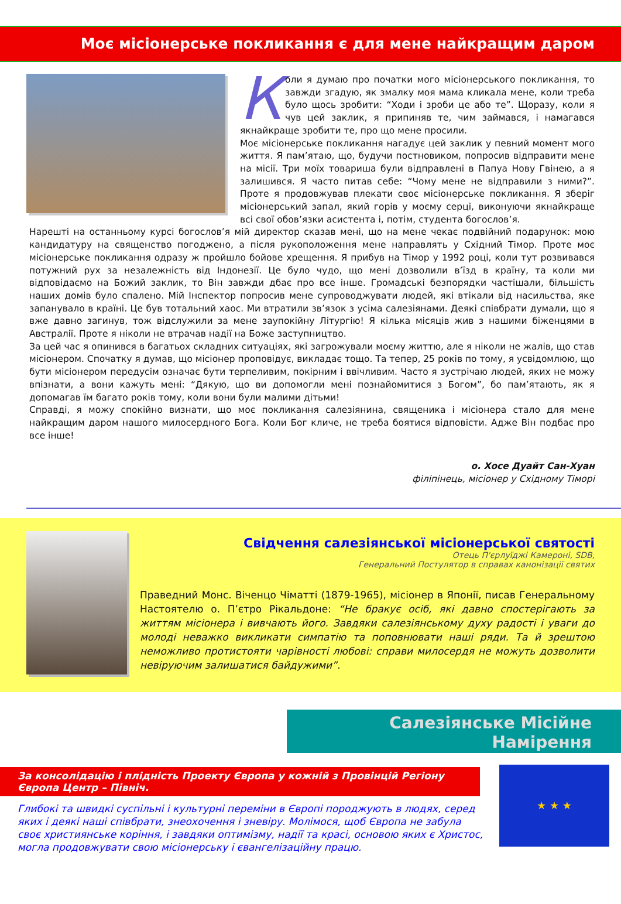Моє місіонерське покликання є для мене найкращим даром
Коли я думаю про початки мого місіонерського покликання, то завжди згадую, як змалку моя мама кликала мене, коли треба було щось зробити: “Ходи і зроби це або те”. Щоразу, коли я чув цей заклик, я припиняв те, чим займався, і намагався якнайкраще зробити те, про що мене просили.
Моє місіонерське покликання нагадує цей заклик у певний момент мого життя. Я пам’ятаю, що, будучи постновиком, попросив відправити мене на місії. Три моїх товариша були відправлені в Папуа Нову Гвінею, а я залишився. Я часто питав себе: “Чому мене не відправили з ними?”. Проте я продовжував плекати своє місіонерське покликання. Я зберіг місіонерський запал, який горів у моєму серці, виконуючи якнайкраще всі свої обов’язки асистента і, потім, студента богослов’я.
Нарешті на останньому курсі богослов’я мій директор сказав мені, що на мене чекає подвійний подарунок: мою кандидатуру на священство погоджено, а після рукоположення мене направлять у Східний Тімор. Проте моє місіонерське покликання одразу ж пройшло бойове хрещення. Я прибув на Тімор у 1992 році, коли тут розвивався потужний рух за незалежність від Індонезії. Це було чудо, що мені дозволили в’їзд в країну, та коли ми відповідаємо на Божий заклик, то Він завжди дбає про все інше. Громадські безпорядки частішали, більшість наших домів було спалено. Мій Інспектор попросив мене супроводжувати людей, які втікали від насильства, яке запанувало в країні. Це був тотальний хаос. Ми втратили зв’язок з усіма салезіянами. Деякі співбрати думали, що я вже давно загинув, тож відслужили за мене заупокійну Літургію! Я кілька місяців жив з нашими біженцями в Австралії. Проте я ніколи не втрачав надії на Боже заступництво.
За цей час я опинився в багатьох складних ситуаціях, які загрожували моєму життю, але я ніколи не жалів, що став місіонером. Спочатку я думав, що місіонер проповідує, викладає тощо. Та тепер, 25 років по тому, я усвідомлюю, що бути місіонером передусім означає бути терпеливим, покірним і ввічливим. Часто я зустрічаю людей, яких не можу впізнати, а вони кажуть мені: “Дякую, що ви допомогли мені познайомитися з Богом”, бо пам’ятають, як я допомагав їм багато років тому, коли вони були малими дітьми!
Справді, я можу спокійно визнати, що моє покликання салезіянина, священика і місіонера стало для мене найкращим даром нашого милосердного Бога. Коли Бог кличе, не треба боятися відповісти. Адже Він подбає про все інше!
о. Хосе Дуайт Сан-Хуан
філіпінець, місіонер у Східному Тіморі
Свідчення салезіянської місіонерської святості
Отець П'єрлуїджі Камероні, SDB,
Генеральний Постулятор в справах канонізації святих
Праведний Монс. Віченцо Чіматті (1879-1965), місіонер в Японії, писав Генеральному Настоятелю о. П’єтро Рікальдоне: “Не бракує осіб, які давно спостерігають за життям місіонера і вивчають його. Завдяки салезіянському духу радості і уваги до молоді неважко викликати симпатію та поповнювати наші ряди. Та й зрештою неможливо протистояти чарівності любові: справи милосердя не можуть дозволити невіруючим залишатися байдужими”.
Салезіянське Місійне Намірення
За консолідацію і плідність Проекту Європа у кожній з Провінцій Регіону Європа Центр – Північ.
★ ★ ★
Глибокі та швидкі суспільні і культурні переміни в Європі породжують в людях, серед яких і деякі наші співбрати, знеохочення і зневіру. Молімося, щоб Європа не забула своє християнське коріння, і завдяки оптимізму, надії та красі, основою яких є Христос, могла продовжувати свою місіонерську і євангелізаційну працю.